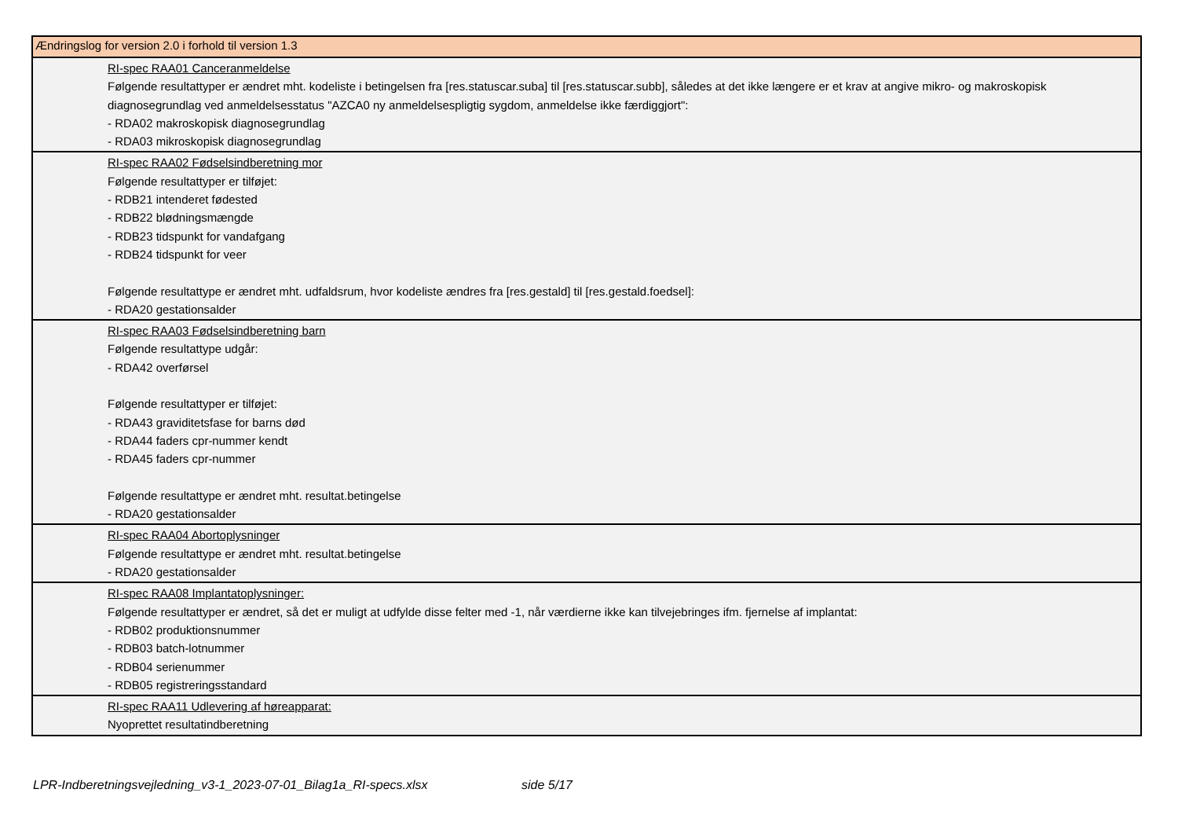| Ændringslog for version 2.0 i forhold til version 1.3 |
| RI-spec RAA01 Canceranmeldelse Følgende resultattyper er ændret mht. kodeliste i betingelsen fra [res.statuscar.suba] til [res.statuscar.subb], således at det ikke længere er et krav at angive mikro- og makroskopisk diagnosegrundlag ved anmeldelsesstatus "AZCA0 ny anmeldelsespligtig sygdom, anmeldelse ikke færdiggjort": - RDA02 makroskopisk diagnosegrundlag - RDA03 mikroskopisk diagnosegrundlag |
| RI-spec RAA02 Fødselsindberetning mor Følgende resultattyper er tilføjet: - RDB21 intenderet fødested - RDB22 blødningsmængde - RDB23 tidspunkt for vandafgang - RDB24 tidspunkt for veer Følgende resultattype er ændret mht. udfaldsrum, hvor kodeliste ændres fra [res.gestald] til [res.gestald.foedsel]: - RDA20 gestationsalder |
| RI-spec RAA03 Fødselsindberetning barn Følgende resultattype udgår: - RDA42 overførsel Følgende resultattyper er tilføjet: - RDA43 graviditetsfase for barns død - RDA44 faders cpr-nummer kendt - RDA45 faders cpr-nummer Følgende resultattype er ændret mht. resultat.betingelse - RDA20 gestationsalder |
| RI-spec RAA04 Abortoplysninger Følgende resultattype er ændret mht. resultat.betingelse - RDA20 gestationsalder |
| RI-spec RAA08 Implantatoplysninger: Følgende resultattyper er ændret, så det er muligt at udfylde disse felter med -1, når værdierne ikke kan tilvejebringes ifm. fjernelse af implantat: - RDB02 produktionsnummer - RDB03 batch-lotnummer - RDB04 serienummer - RDB05 registreringsstandard |
| RI-spec RAA11 Udlevering af høreapparat: Nyoprettet resultatindberetning |
LPR-Indberetningsvejledning_v3-1_2023-07-01_Bilag1a_RI-specs.xlsx side 5/17